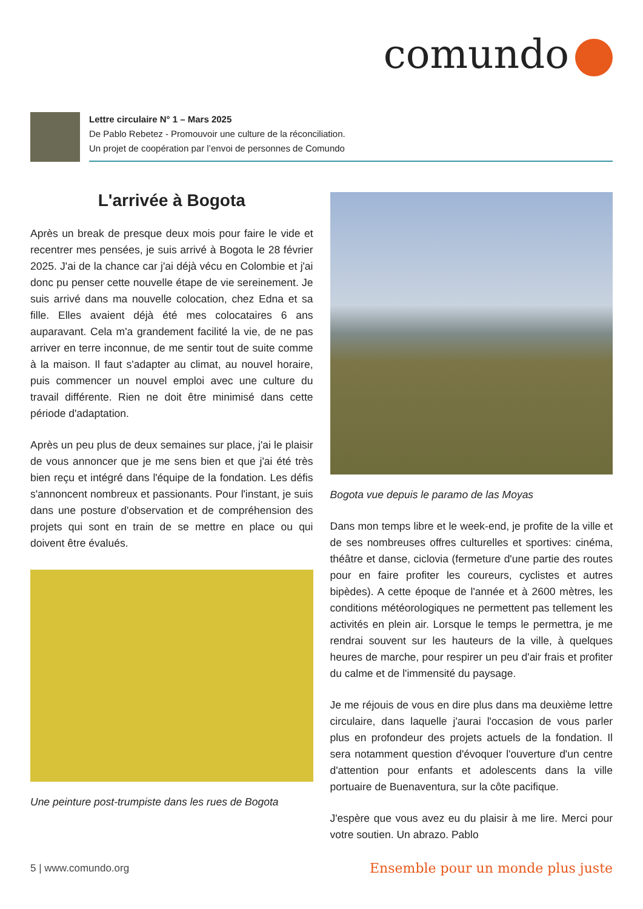comundo
Lettre circulaire N° 1 – Mars 2025
De Pablo Rebetez - Promouvoir une culture de la réconciliation.
Un projet de coopération par l’envoi de personnes de Comundo
L'arrivée à Bogota
Après un break de presque deux mois pour faire le vide et recentrer mes pensées, je suis arrivé à Bogota le 28 février 2025. J'ai de la chance car j'ai déjà vécu en Colombie et j'ai donc pu penser cette nouvelle étape de vie sereinement. Je suis arrivé dans ma nouvelle colocation, chez Edna et sa fille. Elles avaient déjà été mes colocataires 6 ans auparavant. Cela m'a grandement facilité la vie, de ne pas arriver en terre inconnue, de me sentir tout de suite comme à la maison. Il faut s'adapter au climat, au nouvel horaire, puis commencer un nouvel emploi avec une culture du travail différente. Rien ne doit être minimisé dans cette période d'adaptation.
Après un peu plus de deux semaines sur place, j'ai le plaisir de vous annoncer que je me sens bien et que j'ai été très bien reçu et intégré dans l'équipe de la fondation. Les défis s'annoncent nombreux et passionants. Pour l'instant, je suis dans une posture d'observation et de compréhension des projets qui sont en train de se mettre en place ou qui doivent être évalués.
Une peinture post-trumpiste dans les rues de Bogota
Bogota vue depuis le paramo de las Moyas
Dans mon temps libre et le week-end, je profite de la ville et de ses nombreuses offres culturelles et sportives: cinéma, théâtre et danse, ciclovia (fermeture d'une partie des routes pour en faire profiter les coureurs, cyclistes et autres bipèdes). A cette époque de l'année et à 2600 mètres, les conditions météorologiques ne permettent pas tellement les activités en plein air. Lorsque le temps le permettra, je me rendrai souvent sur les hauteurs de la ville, à quelques heures de marche, pour respirer un peu d'air frais et profiter du calme et de l'immensité du paysage.
Je me réjouis de vous en dire plus dans ma deuxième lettre circulaire, dans laquelle j'aurai l'occasion de vous parler plus en profondeur des projets actuels de la fondation. Il sera notamment question d'évoquer l'ouverture d'un centre d'attention pour enfants et adolescents dans la ville portuaire de Buenaventura, sur la côte pacifique.
J'espère que vous avez eu du plaisir à me lire. Merci pour votre soutien. Un abrazo. Pablo
5 | www.comundo.org
Ensemble pour un monde plus juste